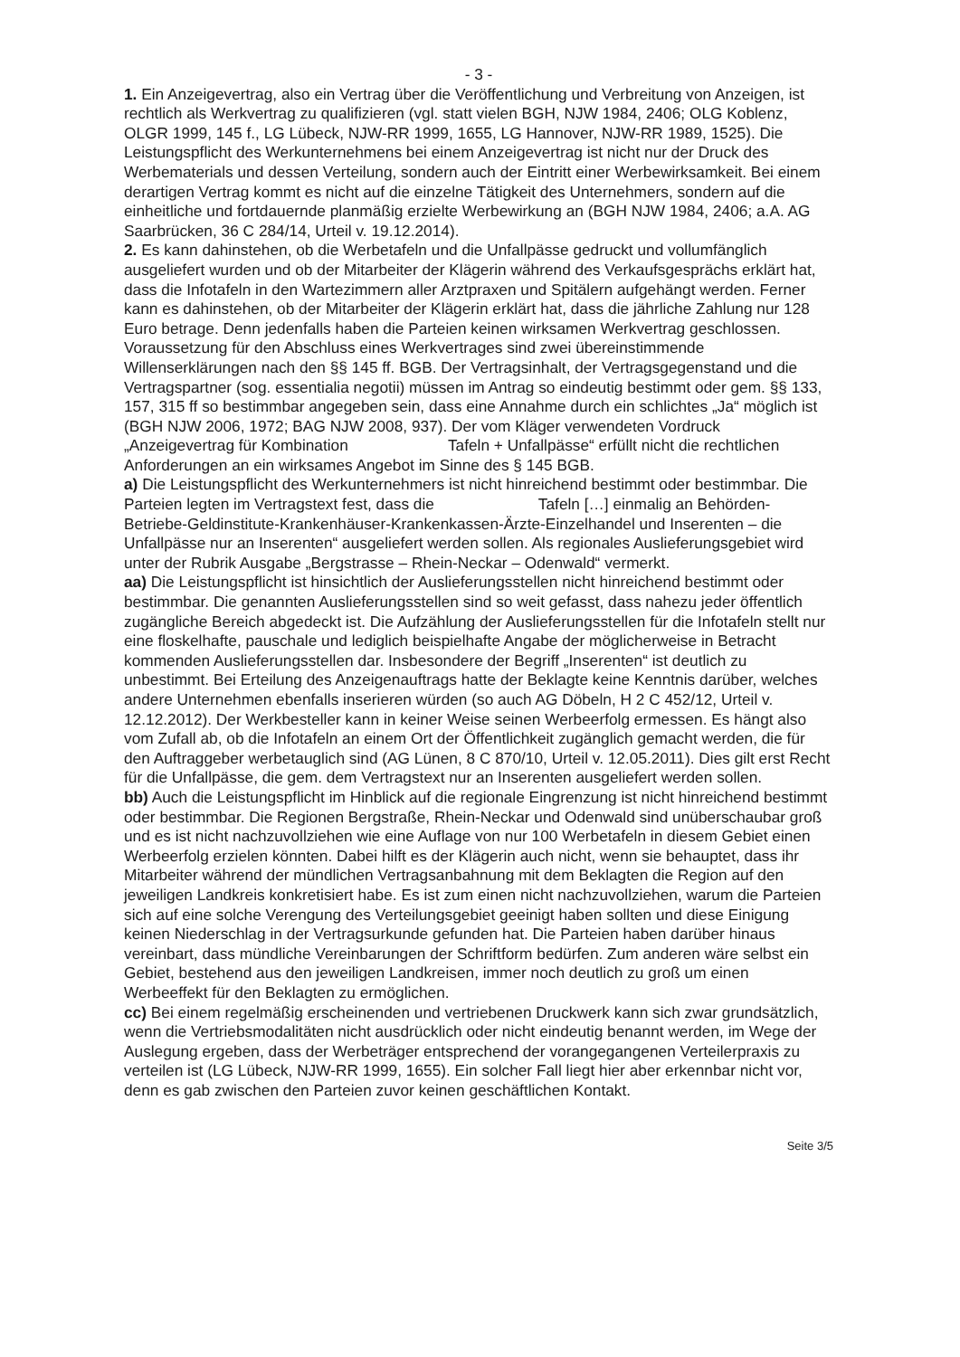- 3 -
1. Ein Anzeigevertrag, also ein Vertrag über die Veröffentlichung und Verbreitung von Anzeigen, ist rechtlich als Werkvertrag zu qualifizieren (vgl. statt vielen BGH, NJW 1984, 2406; OLG Koblenz, OLGR 1999, 145 f., LG Lübeck, NJW-RR 1999, 1655, LG Hannover, NJW-RR 1989, 1525). Die Leistungspflicht des Werkunternehmens bei einem Anzeigevertrag ist nicht nur der Druck des Werbematerials und dessen Verteilung, sondern auch der Eintritt einer Werbewirksamkeit. Bei einem derartigen Vertrag kommt es nicht auf die einzelne Tätigkeit des Unternehmers, sondern auf die einheitliche und fortdauernde planmäßig erzielte Werbewirkung an (BGH NJW 1984, 2406; a.A. AG Saarbrücken, 36 C 284/14, Urteil v. 19.12.2014).
2. Es kann dahinstehen, ob die Werbetafeln und die Unfallpässe gedruckt und vollumfänglich ausgeliefert wurden und ob der Mitarbeiter der Klägerin während des Verkaufsgesprächs erklärt hat, dass die Infotafeln in den Wartezimmern aller Arztpraxen und Spitälern aufgehängt werden. Ferner kann es dahinstehen, ob der Mitarbeiter der Klägerin erklärt hat, dass die jährliche Zahlung nur 128 Euro betrage. Denn jedenfalls haben die Parteien keinen wirksamen Werkvertrag geschlossen.
Voraussetzung für den Abschluss eines Werkvertrages sind zwei übereinstimmende Willenserklärungen nach den §§ 145 ff. BGB. Der Vertragsinhalt, der Vertragsgegenstand und die Vertragspartner (sog. essentialia negotii) müssen im Antrag so eindeutig bestimmt oder gem. §§ 133, 157, 315 ff so bestimmbar angegeben sein, dass eine Annahme durch ein schlichtes „Ja“ möglich ist (BGH NJW 2006, 1972; BAG NJW 2008, 937). Der vom Kläger verwendeten Vordruck „Anzeigevertrag für Kombination Tafeln + Unfallpässe“ erfüllt nicht die rechtlichen Anforderungen an ein wirksames Angebot im Sinne des § 145 BGB.
a) Die Leistungspflicht des Werkunternehmers ist nicht hinreichend bestimmt oder bestimmbar. Die Parteien legten im Vertragstext fest, dass die Tafeln […] einmalig an Behörden-Betriebe-Geldinstitute-Krankenhäuser-Krankenkassen-Ärzte-Einzelhandel und Inserenten – die Unfallpässe nur an Inserenten“ ausgeliefert werden sollen. Als regionales Auslieferungsgebiet wird unter der Rubrik Ausgabe „Bergstrasse – Rhein-Neckar – Odenwald“ vermerkt.
aa) Die Leistungspflicht ist hinsichtlich der Auslieferungsstellen nicht hinreichend bestimmt oder bestimmbar. Die genannten Auslieferungsstellen sind so weit gefasst, dass nahezu jeder öffentlich zugängliche Bereich abgedeckt ist. Die Aufzählung der Auslieferungsstellen für die Infotafeln stellt nur eine floskelhafte, pauschale und lediglich beispielhafte Angabe der möglicherweise in Betracht kommenden Auslieferungsstellen dar. Insbesondere der Begriff „Inserenten“ ist deutlich zu unbestimmt. Bei Erteilung des Anzeigenauftrags hatte der Beklagte keine Kenntnis darüber, welches andere Unternehmen ebenfalls inserieren würden (so auch AG Döbeln, H 2 C 452/12, Urteil v. 12.12.2012). Der Werkbesteller kann in keiner Weise seinen Werbeerfolg ermessen. Es hängt also vom Zufall ab, ob die Infotafeln an einem Ort der Öffentlichkeit zugänglich gemacht werden, die für den Auftraggeber werbetauglich sind (AG Lünen, 8 C 870/10, Urteil v. 12.05.2011). Dies gilt erst Recht für die Unfallpässe, die gem. dem Vertragstext nur an Inserenten ausgeliefert werden sollen.
bb) Auch die Leistungspflicht im Hinblick auf die regionale Eingrenzung ist nicht hinreichend bestimmt oder bestimmbar. Die Regionen Bergstraße, Rhein-Neckar und Odenwald sind unüberschaubar groß und es ist nicht nachzuvollziehen wie eine Auflage von nur 100 Werbetafeln in diesem Gebiet einen Werbeerfolg erzielen könnten. Dabei hilft es der Klägerin auch nicht, wenn sie behauptet, dass ihr Mitarbeiter während der mündlichen Vertragsanbahnung mit dem Beklagten die Region auf den jeweiligen Landkreis konkretisiert habe. Es ist zum einen nicht nachzuvollziehen, warum die Parteien sich auf eine solche Verengung des Verteilungsgebiet geeinigt haben sollten und diese Einigung keinen Niederschlag in der Vertragsurkunde gefunden hat. Die Parteien haben darüber hinaus vereinbart, dass mündliche Vereinbarungen der Schriftform bedürfen. Zum anderen wäre selbst ein Gebiet, bestehend aus den jeweiligen Landkreisen, immer noch deutlich zu groß um einen Werbeeffekt für den Beklagten zu ermöglichen.
cc) Bei einem regelmäßig erscheinenden und vertriebenen Druckwerk kann sich zwar grundsätzlich, wenn die Vertriebsmodalitäten nicht ausdrücklich oder nicht eindeutig benannt werden, im Wege der Auslegung ergeben, dass der Werbeträger entsprechend der vorangegangenen Verteilerpraxis zu verteilen ist (LG Lübeck, NJW-RR 1999, 1655). Ein solcher Fall liegt hier aber erkennbar nicht vor, denn es gab zwischen den Parteien zuvor keinen geschäftlichen Kontakt.
Seite 3/5